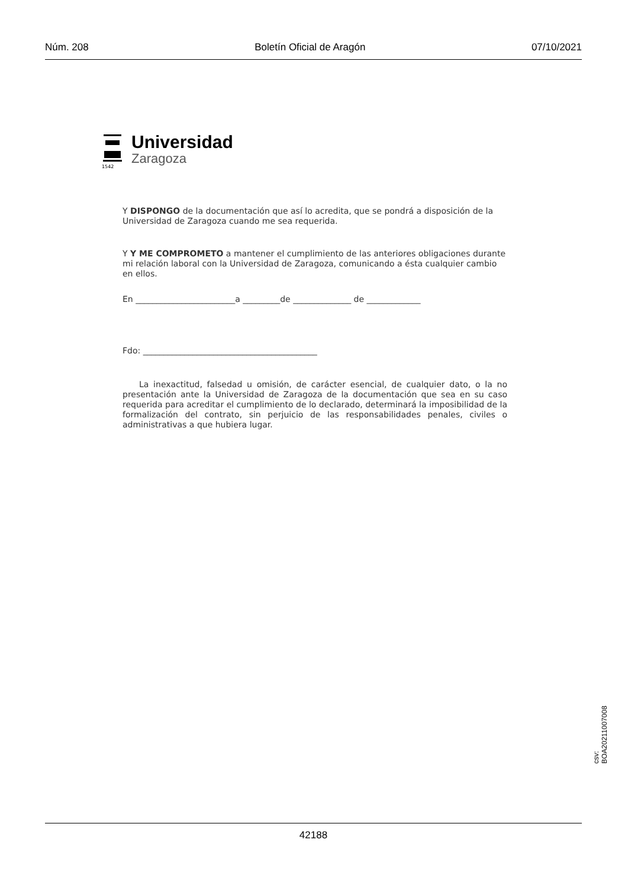Núm. 208 Boletín Oficial de Aragón 07/10/2021
1542
Universidad
Zaragoza
Y DISPONGO de la documentación que así lo acredita, que se pondrá a disposición de la Universidad de Zaragoza cuando me sea requerida.
Y Y ME COMPROMETO a mantener el cumplimiento de las anteriores obligaciones durante mi relación laboral con la Universidad de Zaragoza, comunicando a ésta cualquier cambio en ellos.
En ________________________a _________de ______________ de _____________
Fdo: __________________________________________
La inexactitud, falsedad u omisión, de carácter esencial, de cualquier dato, o la no presentación ante la Universidad de Zaragoza de la documentación que sea en su caso requerida para acreditar el cumplimiento de lo declarado, determinará la imposibilidad de la formalización del contrato, sin perjuicio de las responsabilidades penales, civiles o administrativas a que hubiera lugar.
csv: BOA20211007008
42188